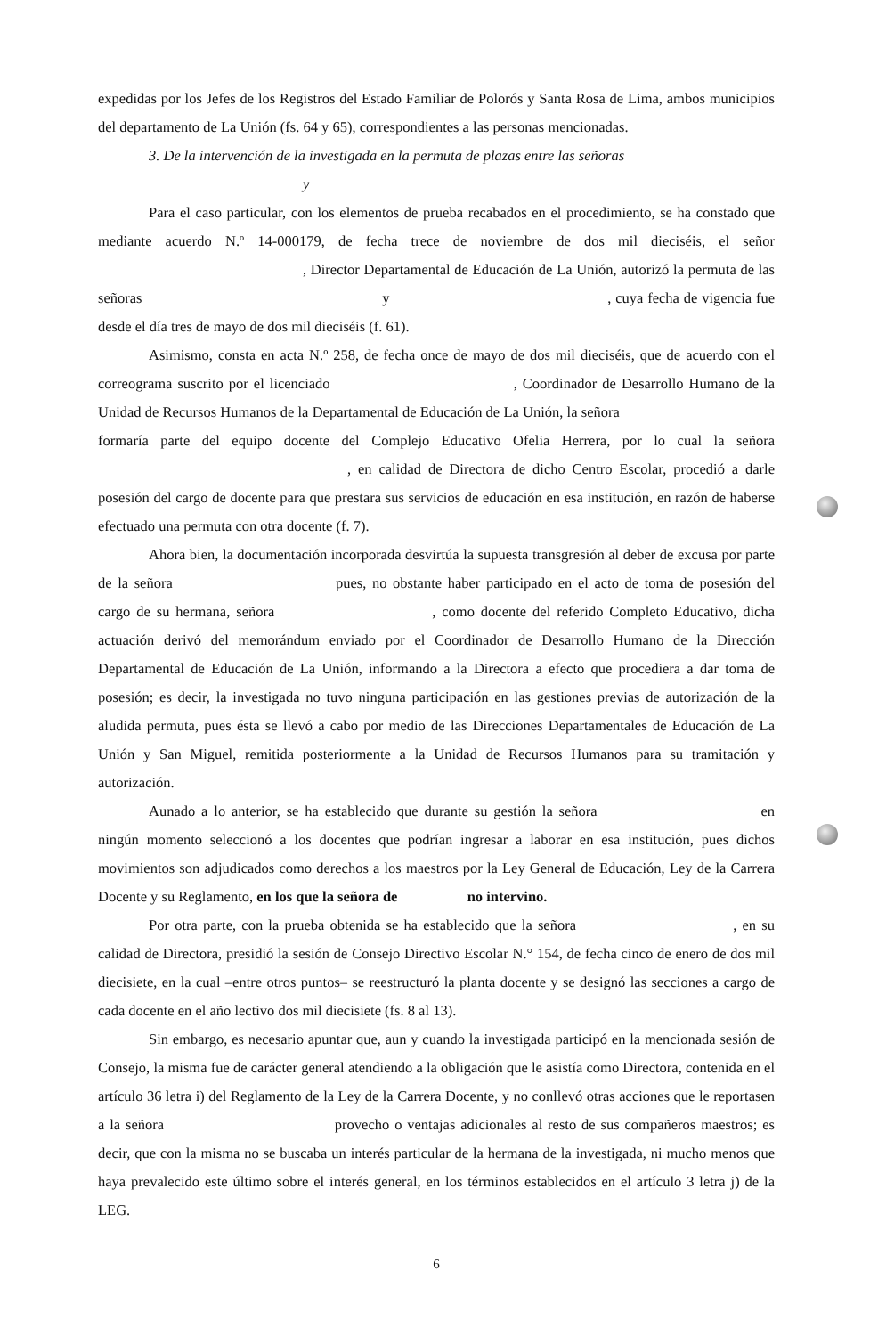expedidas por los Jefes de los Registros del Estado Familiar de Polorós y Santa Rosa de Lima, ambos municipios del departamento de La Unión (fs. 64 y 65), correspondientes a las personas mencionadas.
3. De la intervención de la investigada en la permuta de plazas entre las señoras
y
Para el caso particular, con los elementos de prueba recabados en el procedimiento, se ha constado que mediante acuerdo N.º 14-000179, de fecha trece de noviembre de dos mil dieciséis, el señor , Director Departamental de Educación de La Unión, autorizó la permuta de las señoras y , cuya fecha de vigencia fue desde el día tres de mayo de dos mil dieciséis (f. 61).
Asimismo, consta en acta N.º 258, de fecha once de mayo de dos mil dieciséis, que de acuerdo con el correograma suscrito por el licenciado , Coordinador de Desarrollo Humano de la Unidad de Recursos Humanos de la Departamental de Educación de La Unión, la señora formaría parte del equipo docente del Complejo Educativo Ofelia Herrera, por lo cual la señora , en calidad de Directora de dicho Centro Escolar, procedió a darle posesión del cargo de docente para que prestara sus servicios de educación en esa institución, en razón de haberse efectuado una permuta con otra docente (f. 7).
Ahora bien, la documentación incorporada desvirtúa la supuesta transgresión al deber de excusa por parte de la señora pues, no obstante haber participado en el acto de toma de posesión del cargo de su hermana, señora , como docente del referido Completo Educativo, dicha actuación derivó del memorándum enviado por el Coordinador de Desarrollo Humano de la Dirección Departamental de Educación de La Unión, informando a la Directora a efecto que procediera a dar toma de posesión; es decir, la investigada no tuvo ninguna participación en las gestiones previas de autorización de la aludida permuta, pues ésta se llevó a cabo por medio de las Direcciones Departamentales de Educación de La Unión y San Miguel, remitida posteriormente a la Unidad de Recursos Humanos para su tramitación y autorización.
Aunado a lo anterior, se ha establecido que durante su gestión la señora en ningún momento seleccionó a los docentes que podrían ingresar a laborar en esa institución, pues dichos movimientos son adjudicados como derechos a los maestros por la Ley General de Educación, Ley de la Carrera Docente y su Reglamento, en los que la señora de no intervino.
Por otra parte, con la prueba obtenida se ha establecido que la señora , en su calidad de Directora, presidió la sesión de Consejo Directivo Escolar N.° 154, de fecha cinco de enero de dos mil diecisiete, en la cual –entre otros puntos– se reestructuró la planta docente y se designó las secciones a cargo de cada docente en el año lectivo dos mil diecisiete (fs. 8 al 13).
Sin embargo, es necesario apuntar que, aun y cuando la investigada participó en la mencionada sesión de Consejo, la misma fue de carácter general atendiendo a la obligación que le asistía como Directora, contenida en el artículo 36 letra i) del Reglamento de la Ley de la Carrera Docente, y no conllevó otras acciones que le reportasen a la señora provecho o ventajas adicionales al resto de sus compañeros maestros; es decir, que con la misma no se buscaba un interés particular de la hermana de la investigada, ni mucho menos que haya prevalecido este último sobre el interés general, en los términos establecidos en el artículo 3 letra j) de la LEG.
6